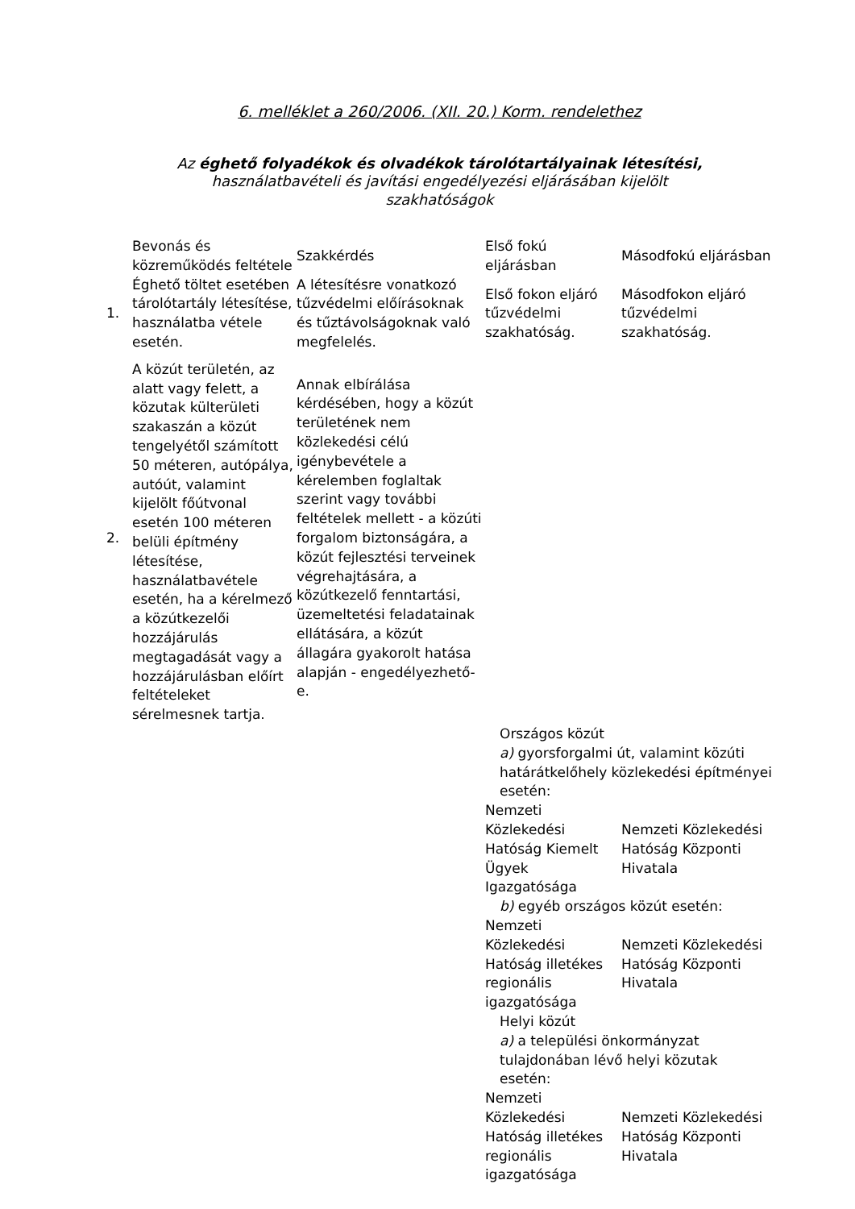6. melléklet a 260/2006. (XII. 20.) Korm. rendelethez
Az éghető folyadékok és olvadékok tárolótartályainak létesítési,
használatbavételi és javítási engedélyezési eljárásában kijelölt
szakhatóságok
| | Bevonás és közreműködés feltétele | Szakkérdés | Első fokú eljárásban | Másodfokú eljárásban |
| --- | --- | --- | --- | --- |
| 1. | Éghető töltet esetében tárolótartály létesítése, használatba vétele esetén. | A létesítésre vonatkozó tűzvédelmi előírásoknak és tűztávolságoknak való megfelelés. | Első fokon eljáró tűzvédelmi szakhatóság. | Másodfokon eljáró tűzvédelmi szakhatóság. |
| 2. | A közút területén, az alatt vagy felett, a közutak külterületi szakaszán a közút tengelyétől számított 50 méteren, autópálya, autóút, valamint kijelölt főútvonal esetén 100 méteren belüli építmény létesítése, használatbavétele esetén, ha a kérelmező a közútkezelői hozzájárulás megtagadását vagy a hozzájárulásban előírt feltételeket sérelmesnek tartja. | Annak elbírálása kérdésében, hogy a közút területének nem közlekedési célú igénybevétele a kérelemben foglaltak szerint vagy további feltételek mellett - a közúti forgalom biztonságára, a közút fejlesztési terveinek végrehajtására, a közútkezelő fenntartási, üzemeltetési feladatainak ellátására, a közút állagára gyakorolt hatása alapján - engedélyezhető-e. | | |
| | | | Országos közút a) gyorsforgalmi út, valamint közúti határátkelőhely közlekedési építményei esetén: | |
| | | | Nemzeti Közlekedési Hatóság Kiemelt Ügyek Igazgatósága | Nemzeti Közlekedési Hatóság Központi Hivatala |
| | | | b) egyéb országos közút esetén: | |
| | | | Nemzeti Közlekedési Hatóság illetékes regionális igazgatósága | Nemzeti Közlekedési Hatóság Központi Hivatala |
| | | | Helyi közút a) a települési önkormányzat tulajdonában lévő helyi közutak esetén: | |
| | | | Nemzeti Közlekedési Hatóság illetékes regionális igazgatósága | Nemzeti Közlekedési Hatóság Központi Hivatala |